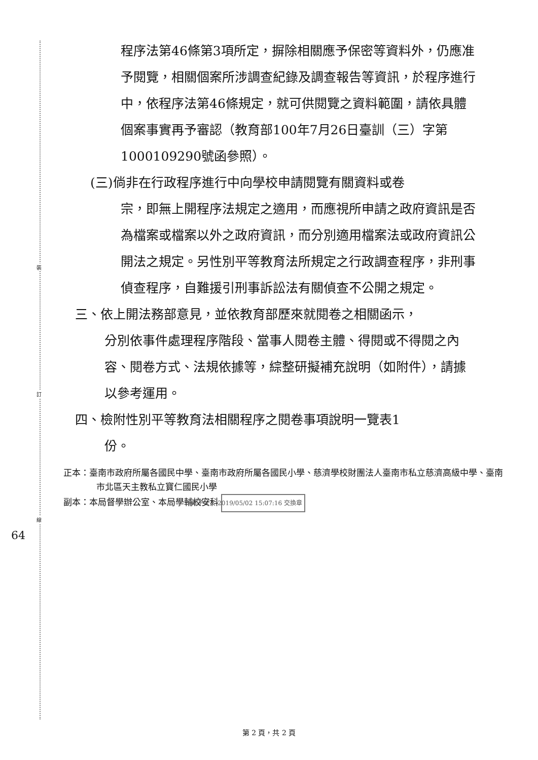裝
訂
線
程序法第46條第3項所定，摒除相關應予保密等資料外，仍應准予閱覽，相關個案所涉調查紀錄及調查報告等資訊，於程序進行中，依程序法第46條規定，就可供閱覽之資料範圍，請依具體個案事實再予審認（教育部100年7月26日臺訓（三）字第1000109290號函參照）。
(三)倘非在行政程序進行中向學校申請閱覽有關資料或卷
宗，即無上開程序法規定之適用，而應視所申請之政府資訊是否為檔案或檔案以外之政府資訊，而分別適用檔案法或政府資訊公開法之規定。另性別平等教育法所規定之行政調查程序，非刑事偵查程序，自難援引刑事訴訟法有關偵查不公開之規定。
三、依上開法務部意見，並依教育部歷來就閱卷之相關函示，
分別依事件處理程序階段、當事人閱卷主體、得閱或不得閱之內容、閱卷方式、法規依據等，綜整研擬補充說明（如附件），請據以參考運用。
四、檢附性別平等教育法相關程序之閱卷事項說明一覽表1
份。
正本：臺南市政府所屬各國民中學、臺南市政府所屬各國民小學、慈濟學校財團法人臺南市私立慈濟高級中學、臺南市北區天主教私立寶仁國民小學
副本：本局督學辦公室、本局學輔校安科 電子公文 2019/05/02 15:07:16 交換章
64
第 2 頁，共 2 頁